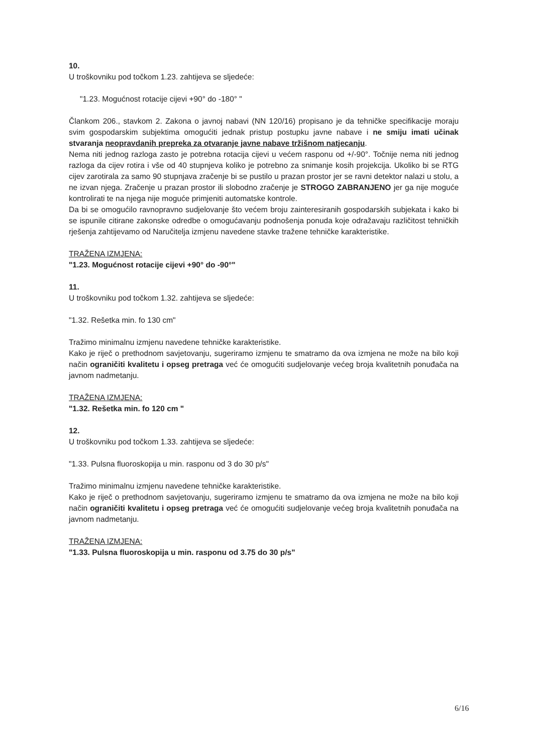10.
U troškovniku pod točkom 1.23. zahtijeva se sljedeće:
"1.23. Mogućnost rotacije cijevi +90° do -180° "
Člankom 206., stavkom 2. Zakona o javnoj nabavi (NN 120/16) propisano je da tehničke specifikacije moraju svim gospodarskim subjektima omogućiti jednak pristup postupku javne nabave i ne smiju imati učinak stvaranja neopravdanih prepreka za otvaranje javne nabave tržišnom natjecanju.
Nema niti jednog razloga zasto je potrebna rotacija cijevi u većem rasponu od +/-90°. Točnije nema niti jednog razloga da cijev rotira i vše od 40 stupnjeva koliko je potrebno za snimanje kosih projekcija. Ukoliko bi se RTG cijev zarotirala za samo 90 stupnjava zračenje bi se pustilo u prazan prostor jer se ravni detektor nalazi u stolu, a ne izvan njega. Zračenje u prazan prostor ili slobodno zračenje je STROGO ZABRANJENO jer ga nije moguće kontrolirati te na njega nije moguće primjeniti automatske kontrole.
Da bi se omogućilo ravnopravno sudjelovanje što većem broju zainteresiranih gospodarskih subjekata i kako bi se ispunile citirane zakonske odredbe o omogućavanju podnošenja ponuda koje odražavaju različitost tehničkih rješenja zahtijevamo od Naručitelja izmjenu navedene stavke tražene tehničke karakteristike.
TRAŽENA IZMJENA:
"1.23. Mogućnost rotacije cijevi +90° do -90°"
11.
U troškovniku pod točkom 1.32. zahtijeva se sljedeće:
"1.32. Rešetka min. fo 130 cm"
Tražimo minimalnu izmjenu navedene tehničke karakteristike.
Kako je riječ o prethodnom savjetovanju, sugeriramo izmjenu te smatramo da ova izmjena ne može na bilo koji način ograničiti kvalitetu i opseg pretraga već će omogućiti sudjelovanje većeg broja kvalitetnih ponuđača na javnom nadmetanju.
TRAŽENA IZMJENA:
"1.32. Rešetka min. fo 120 cm "
12.
U troškovniku pod točkom 1.33. zahtijeva se sljedeće:
"1.33. Pulsna fluoroskopija u min. rasponu od 3 do 30 p/s"
Tražimo minimalnu izmjenu navedene tehničke karakteristike.
Kako je riječ o prethodnom savjetovanju, sugeriramo izmjenu te smatramo da ova izmjena ne može na bilo koji način ograničiti kvalitetu i opseg pretraga već će omogućiti sudjelovanje većeg broja kvalitetnih ponuđača na javnom nadmetanju.
TRAŽENA IZMJENA:
"1.33. Pulsna fluoroskopija u min. rasponu od 3.75 do 30 p/s"
6/16